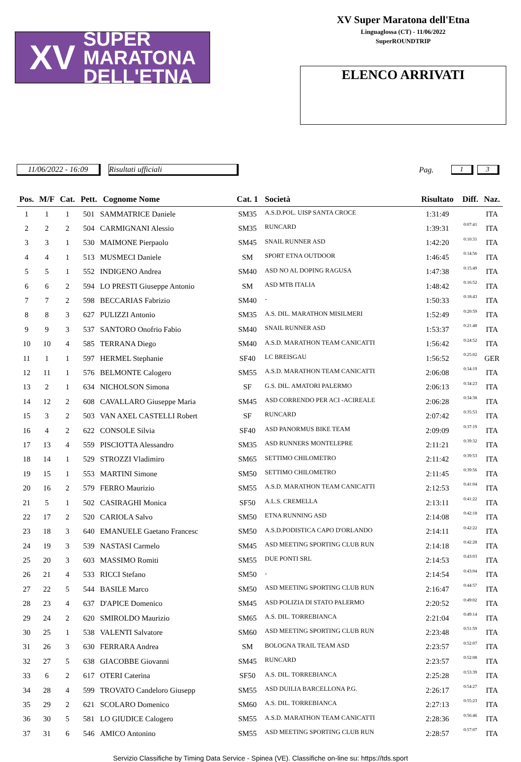XV SUPER MARATONA
DELL'ETNA
XV Super Maratona dell'Etna
Linguaglossa (CT) - 11/06/2022
SuperROUNDTRIP
ELENCO ARRIVATI
11/06/2022 - 16:09
Risultati ufficiali Pag. 1 3
| Pos. | M/F | Cat. | Pett. | Cognome Nome | Cat. 1 | Società | Risultato | Diff. | Naz. |
| --- | --- | --- | --- | --- | --- | --- | --- | --- | --- |
| 1 | 1 | 1 | 501 | SAMMATRICE Daniele | SM35 | A.S.D.POL. UISP SANTA CROCE | 1:31:49 | | ITA |
| 2 | 2 | 2 | 504 | CARMIGNANI Alessio | SM35 | RUNCARD | 1:39:31 | 0:07:41 | ITA |
| 3 | 3 | 1 | 530 | MAIMONE Pierpaolo | SM45 | SNAIL RUNNER ASD | 1:42:20 | 0:10:31 | ITA |
| 4 | 4 | 1 | 513 | MUSMECI Daniele | SM | SPORT ETNA OUTDOOR | 1:46:45 | 0:14:56 | ITA |
| 5 | 5 | 1 | 552 | INDIGENO Andrea | SM40 | ASD NO AL DOPING RAGUSA | 1:47:38 | 0:15:49 | ITA |
| 6 | 6 | 2 | 594 | LO PRESTI Giuseppe Antonio | SM | ASD MTB ITALIA | 1:48:42 | 0:16:52 | ITA |
| 7 | 7 | 2 | 598 | BECCARIAS Fabrizio | SM40 | - | 1:50:33 | 0:18:43 | ITA |
| 8 | 8 | 3 | 627 | PULIZZI Antonio | SM35 | A.S. DIL. MARATHON MISILMERI | 1:52:49 | 0:20:59 | ITA |
| 9 | 9 | 3 | 537 | SANTORO Onofrio Fabio | SM40 | SNAIL RUNNER ASD | 1:53:37 | 0:21:48 | ITA |
| 10 | 10 | 4 | 585 | TERRANA Diego | SM40 | A.S.D. MARATHON TEAM CANICATTI | 1:56:42 | 0:24:52 | ITA |
| 11 | 1 | 1 | 597 | HERMEL Stephanie | SF40 | LC BREISGAU | 1:56:52 | 0:25:02 | GER |
| 12 | 11 | 1 | 576 | BELMONTE Calogero | SM55 | A.S.D. MARATHON TEAM CANICATTI | 2:06:08 | 0:34:19 | ITA |
| 13 | 2 | 1 | 634 | NICHOLSON Simona | SF | G.S. DIL. AMATORI PALERMO | 2:06:13 | 0:34:23 | ITA |
| 14 | 12 | 2 | 608 | CAVALLARO Giuseppe Maria | SM45 | ASD CORRENDO PER ACI -ACIREALE | 2:06:28 | 0:34:38 | ITA |
| 15 | 3 | 2 | 503 | VAN AXEL CASTELLI Robert | SF | RUNCARD | 2:07:42 | 0:35:53 | ITA |
| 16 | 4 | 2 | 622 | CONSOLE Silvia | SF40 | ASD PANORMUS BIKE TEAM | 2:09:09 | 0:37:19 | ITA |
| 17 | 13 | 4 | 559 | PISCIOTTA Alessandro | SM35 | ASD RUNNERS MONTELEPRE | 2:11:21 | 0:39:32 | ITA |
| 18 | 14 | 1 | 529 | STROZZI Vladimiro | SM65 | SETTIMO CHILOMETRO | 2:11:42 | 0:39:53 | ITA |
| 19 | 15 | 1 | 553 | MARTINI Simone | SM50 | SETTIMO CHILOMETRO | 2:11:45 | 0:39:56 | ITA |
| 20 | 16 | 2 | 579 | FERRO Maurizio | SM55 | A.S.D. MARATHON TEAM CANICATTI | 2:12:53 | 0:41:04 | ITA |
| 21 | 5 | 1 | 502 | CASIRAGHI Monica | SF50 | A.L.S. CREMELLA | 2:13:11 | 0:41:22 | ITA |
| 22 | 17 | 2 | 520 | CARIOLA Salvo | SM50 | ETNA RUNNING ASD | 2:14:08 | 0:42:18 | ITA |
| 23 | 18 | 3 | 640 | EMANUELE Gaetano Francesc | SM50 | A.S.D.PODISTICA CAPO D'ORLANDO | 2:14:11 | 0:42:22 | ITA |
| 24 | 19 | 3 | 539 | NASTASI Carmelo | SM45 | ASD MEETING SPORTING CLUB RUN | 2:14:18 | 0:42:28 | ITA |
| 25 | 20 | 3 | 603 | MASSIMO Romiti | SM55 | DUE PONTI SRL | 2:14:53 | 0:43:03 | ITA |
| 26 | 21 | 4 | 533 | RICCI Stefano | SM50 | - | 2:14:54 | 0:43:04 | ITA |
| 27 | 22 | 5 | 544 | BASILE Marco | SM50 | ASD MEETING SPORTING CLUB RUN | 2:16:47 | 0:44:57 | ITA |
| 28 | 23 | 4 | 637 | D'APICE Domenico | SM45 | ASD POLIZIA DI STATO PALERMO | 2:20:52 | 0:49:02 | ITA |
| 29 | 24 | 2 | 620 | SMIROLDO Maurizio | SM65 | A.S. DIL. TORREBIANCA | 2:21:04 | 0:49:14 | ITA |
| 30 | 25 | 1 | 538 | VALENTI Salvatore | SM60 | ASD MEETING SPORTING CLUB RUN | 2:23:48 | 0:51:59 | ITA |
| 31 | 26 | 3 | 630 | FERRARA Andrea | SM | BOLOGNA TRAIL TEAM ASD | 2:23:57 | 0:52:07 | ITA |
| 32 | 27 | 5 | 638 | GIACOBBE Giovanni | SM45 | RUNCARD | 2:23:57 | 0:52:08 | ITA |
| 33 | 6 | 2 | 617 | OTERI Caterina | SF50 | A.S. DIL. TORREBIANCA | 2:25:28 | 0:53:39 | ITA |
| 34 | 28 | 4 | 599 | TROVATO Candeloro Giusepp | SM55 | ASD DUILIA BARCELLONA P.G. | 2:26:17 | 0:54:27 | ITA |
| 35 | 29 | 2 | 621 | SCOLARO Domenico | SM60 | A.S. DIL. TORREBIANCA | 2:27:13 | 0:55:23 | ITA |
| 36 | 30 | 5 | 581 | LO GIUDICE Calogero | SM55 | A.S.D. MARATHON TEAM CANICATTI | 2:28:36 | 0:56:46 | ITA |
| 37 | 31 | 6 | 546 | AMICO Antonino | SM55 | ASD MEETING SPORTING CLUB RUN | 2:28:57 | 0:57:07 | ITA |
Servizio Classifiche by Timing Data Service - Spinea (VE). Classifiche on-line su: https://tds.sport